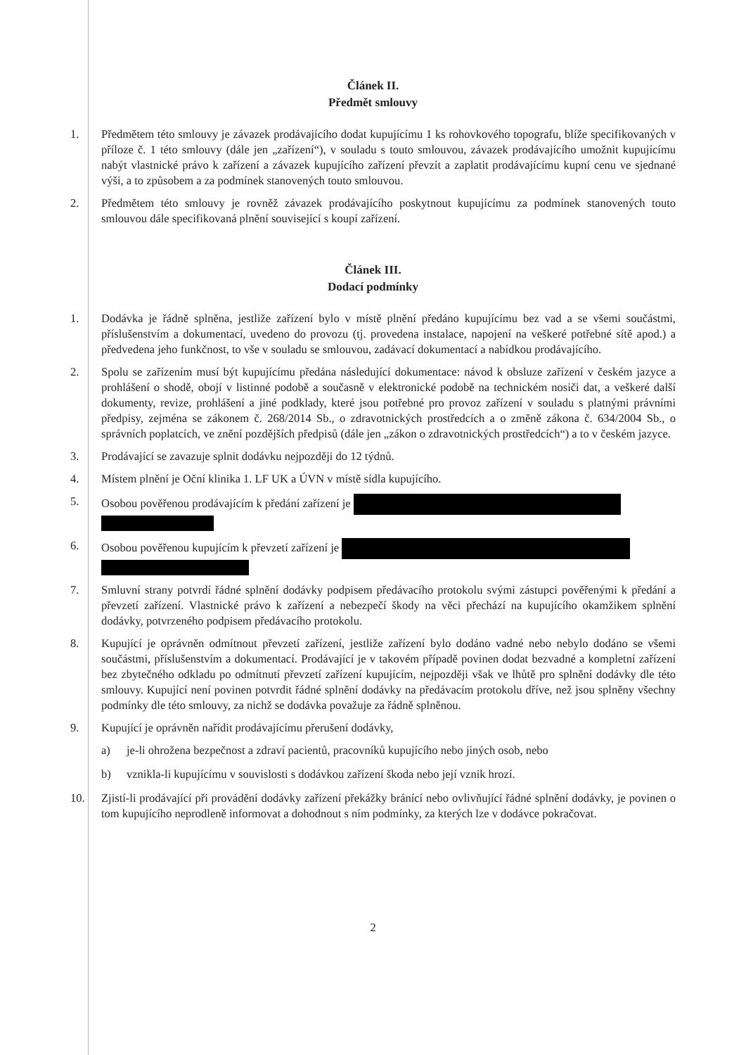Článek II.
Předmět smlouvy
1. Předmětem této smlouvy je závazek prodávajícího dodat kupujícímu 1 ks rohovkového topografu, blíže specifikovaných v příloze č. 1 této smlouvy (dále jen „zařízení“), v souladu s touto smlouvou, závazek prodávajícího umožnit kupujícímu nabýt vlastnické právo k zařízení a závazek kupujícího zařízení převzít a zaplatit prodávajícímu kupní cenu ve sjednané výši, a to způsobem a za podmínek stanovených touto smlouvou.
2. Předmětem této smlouvy je rovněž závazek prodávajícího poskytnout kupujícímu za podmínek stanovených touto smlouvou dále specifikovaná plnění související s koupí zařízení.
Článek III.
Dodací podmínky
1. Dodávka je řádně splněna, jestliže zařízení bylo v místě plnění předáno kupujícímu bez vad a se všemi součástmi, příslušenstvím a dokumentací, uvedeno do provozu (tj. provedena instalace, napojení na veškeré potřebné sítě apod.) a předvedena jeho funkčnost, to vše v souladu se smlouvou, zadávací dokumentací a nabídkou prodávajícího.
2. Spolu se zařízením musí být kupujícímu předána následující dokumentace: návod k obsluze zařízení v českém jazyce a prohlášení o shodě, obojí v listinné podobě a současně v elektronické podobě na technickém nosiči dat, a veškeré další dokumenty, revize, prohlášení a jiné podklady, které jsou potřebné pro provoz zařízení v souladu s platnými právními předpisy, zejména se zákonem č. 268/2014 Sb., o zdravotnických prostředcích a o změně zákona č. 634/2004 Sb., o správních poplatcích, ve znění pozdějších předpisů (dále jen „zákon o zdravotnických prostředcích“) a to v českém jazyce.
3. Prodávající se zavazuje splnit dodávku nejpozději do 12 týdnů.
4. Místem plnění je Oční klinika 1. LF UK a ÚVN v místě sídla kupujícího.
5. Osobou pověřenou prodávajícím k předání zařízení je
6. Osobou pověřenou kupujícím k převzetí zařízení je
7. Smluvní strany potvrdí řádné splnění dodávky podpisem předávacího protokolu svými zástupci pověřenými k předání a převzetí zařízení. Vlastnické právo k zařízení a nebezpečí škody na věci přechází na kupujícího okamžikem splnění dodávky, potvrzeného podpisem předávacího protokolu.
8. Kupující je oprávněn odmítnout převzetí zařízení, jestliže zařízení bylo dodáno vadné nebo nebylo dodáno se všemi součástmi, příslušenstvím a dokumentací. Prodávající je v takovém případě povinen dodat bezvadné a kompletní zařízení bez zbytečného odkladu po odmítnutí převzetí zařízení kupujícím, nejpozději však ve lhůtě pro splnění dodávky dle této smlouvy. Kupující není povinen potvrdit řádné splnění dodávky na předávacím protokolu dříve, než jsou splněny všechny podmínky dle této smlouvy, za nichž se dodávka považuje za řádně splněnou.
9. Kupující je oprávněn nařídit prodávajícímu přerušení dodávky,
a) je-li ohrožena bezpečnost a zdraví pacientů, pracovníků kupujícího nebo jiných osob, nebo
b) vznikla-li kupujícímu v souvislosti s dodávkou zařízení škoda nebo její vznik hrozí.
10. Zjistí-li prodávající při provádění dodávky zařízení překážky bránící nebo ovlivňující řádné splnění dodávky, je povinen o tom kupujícího neprodleně informovat a dohodnout s ním podmínky, za kterých lze v dodávce pokračovat.
2